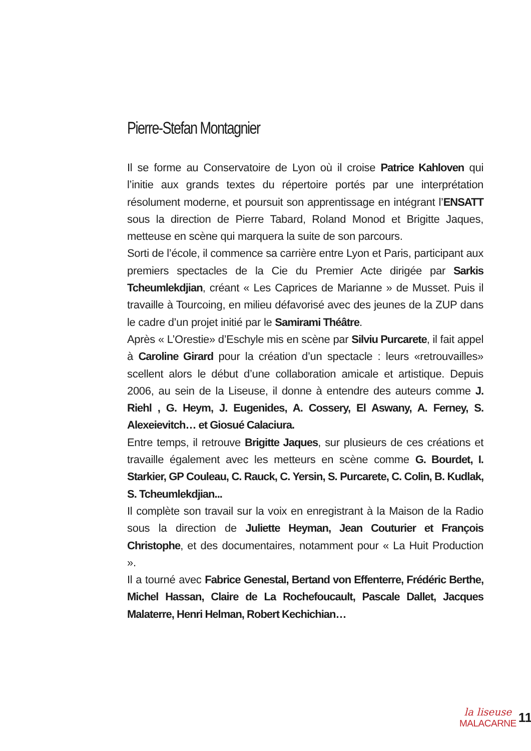Pierre-Stefan Montagnier
Il se forme au Conservatoire de Lyon où il croise Patrice Kahloven qui l’initie aux grands textes du répertoire portés par une interprétation résolument moderne, et poursuit son apprentissage en intégrant l’ENSATT sous la direction de Pierre Tabard, Roland Monod et Brigitte Jaques, metteuse en scène qui marquera la suite de son parcours.
Sorti de l’école, il commence sa carrière entre Lyon et Paris, participant aux premiers spectacles de la Cie du Premier Acte dirigée par Sarkis Tcheumlekdjian, créant « Les Caprices de Marianne » de Musset. Puis il travaille à Tourcoing, en milieu défavorisé avec des jeunes de la ZUP dans le cadre d’un projet initié par le Samirami Théâtre.
Après « L’Orestie» d’Eschyle mis en scène par Silviu Purcarete, il fait appel à Caroline Girard pour la création d’un spectacle : leurs «retrouvailles» scellent alors le début d’une collaboration amicale et artistique. Depuis 2006, au sein de la Liseuse, il donne à entendre des auteurs comme J. Riehl , G. Heym, J. Eugenides, A. Cossery, El Aswany, A. Ferney, S. Alexeievitch… et Giosué Calaciura.
Entre temps, il retrouve Brigitte Jaques, sur plusieurs de ces créations et travaille également avec les metteurs en scène comme G. Bourdet, I. Starkier, GP Couleau, C. Rauck, C. Yersin, S. Purcarete, C. Colin, B. Kudlak, S. Tcheumlekdjian...
Il complète son travail sur la voix en enregistrant à la Maison de la Radio sous la direction de Juliette Heyman, Jean Couturier et François Christophe, et des documentaires, notamment pour « La Huit Production ».
Il a tourné avec Fabrice Genestal, Bertand von Effenterre, Frédéric Berthe, Michel Hassan, Claire de La Rochefoucault, Pascale Dallet, Jacques Malaterre, Henri Helman, Robert Kechichian…
la liseuse
MALACARNE
11